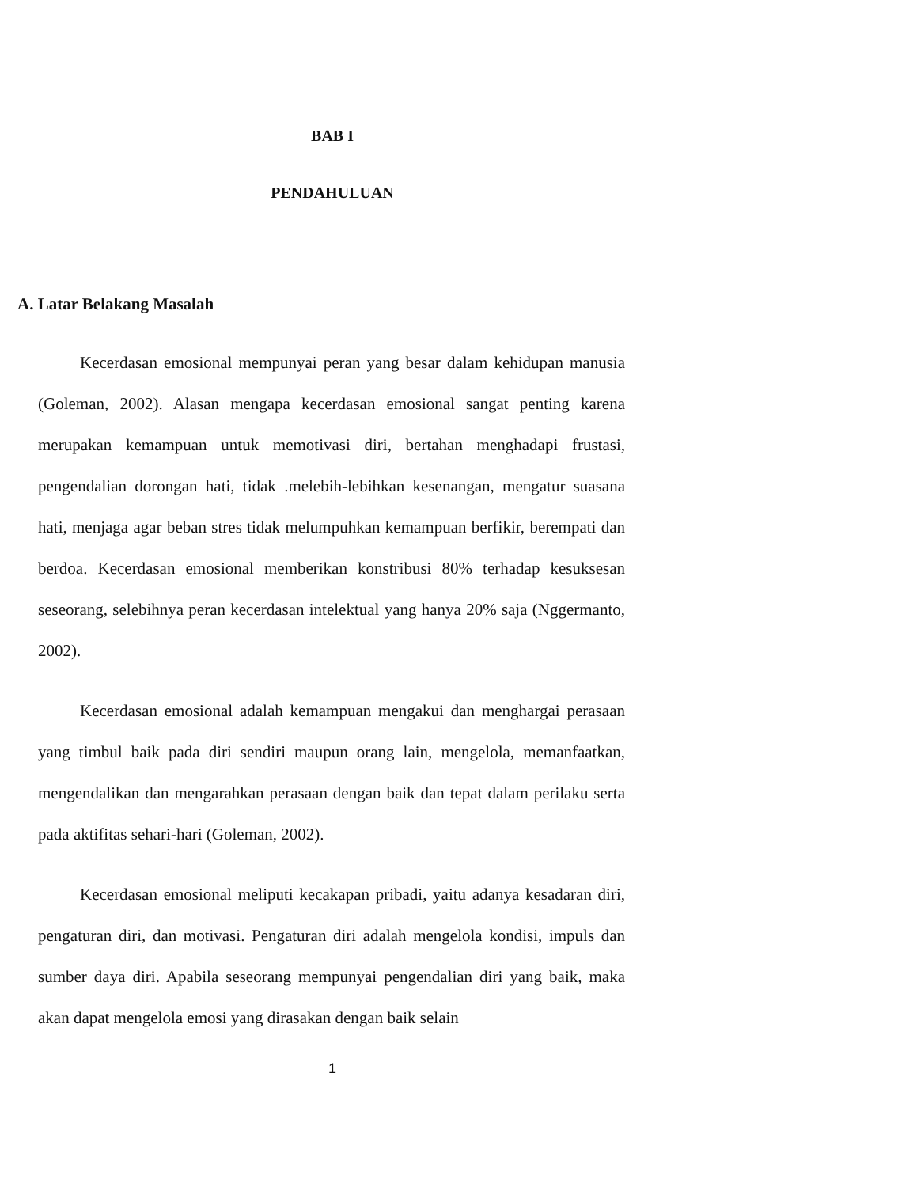BAB I
PENDAHULUAN
A. Latar Belakang Masalah
Kecerdasan emosional mempunyai peran yang besar dalam kehidupan manusia (Goleman, 2002). Alasan mengapa kecerdasan emosional sangat penting karena merupakan kemampuan untuk memotivasi diri, bertahan menghadapi frustasi, pengendalian dorongan hati, tidak .melebih-lebihkan kesenangan, mengatur suasana hati, menjaga agar beban stres tidak melumpuhkan kemampuan berfikir, berempati dan berdoa. Kecerdasan emosional memberikan konstribusi 80% terhadap kesuksesan seseorang, selebihnya peran kecerdasan intelektual yang hanya 20% saja (Nggermanto, 2002).
Kecerdasan emosional adalah kemampuan mengakui dan menghargai perasaan yang timbul baik pada diri sendiri maupun orang lain, mengelola, memanfaatkan, mengendalikan dan mengarahkan perasaan dengan baik dan tepat dalam perilaku serta pada aktifitas sehari-hari (Goleman, 2002).
Kecerdasan emosional meliputi kecakapan pribadi, yaitu adanya kesadaran diri, pengaturan diri, dan motivasi. Pengaturan diri adalah mengelola kondisi, impuls dan sumber daya diri. Apabila seseorang mempunyai pengendalian diri yang baik, maka akan dapat mengelola emosi yang dirasakan dengan baik selain
1